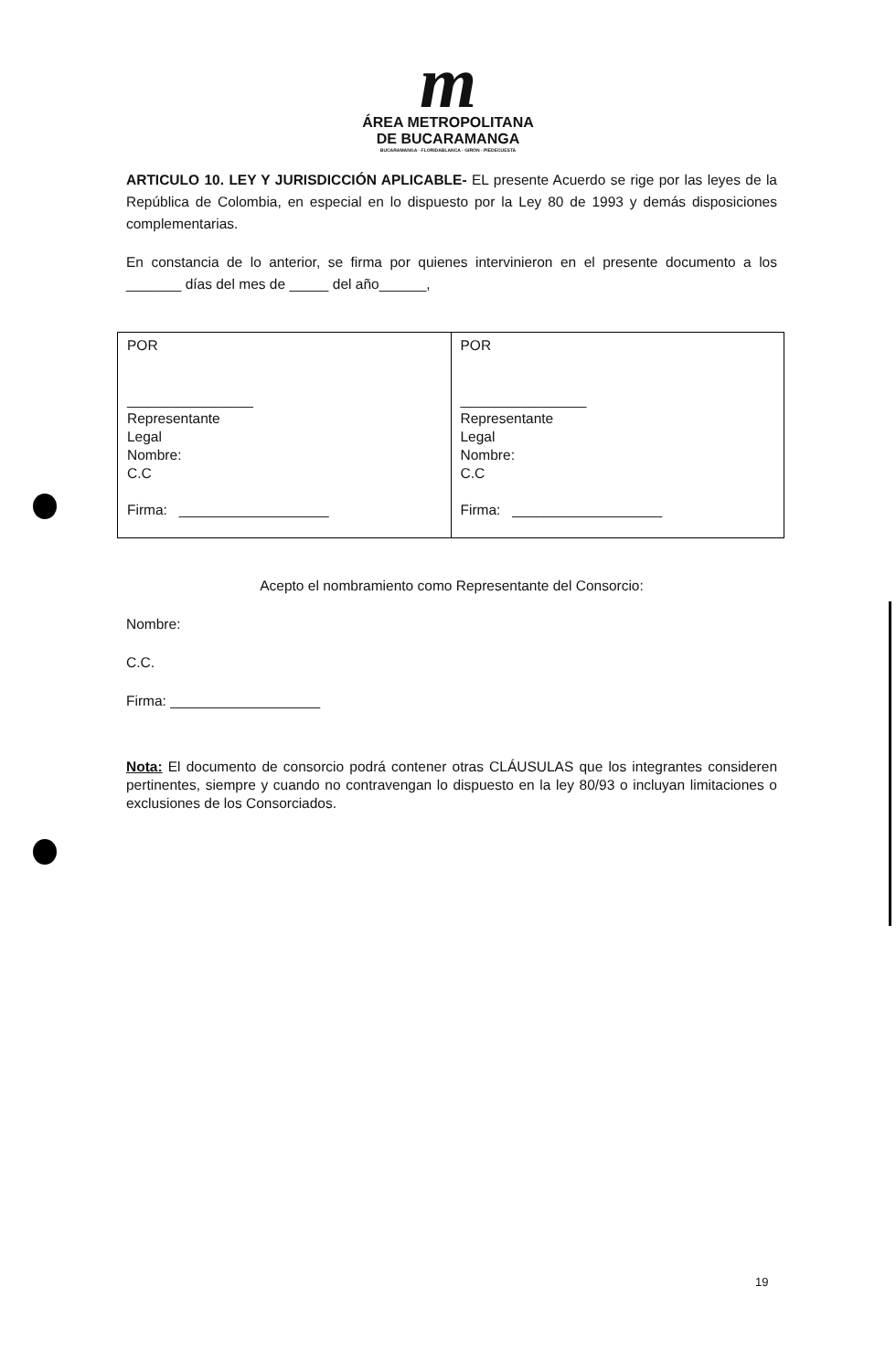m
ÁREA METROPOLITANA
DE BUCARAMANGA
BUCARAMANGA · FLORIDABLANCA · GIRÓN · PIEDECUESTA
ARTICULO 10. LEY Y JURISDICCIÓN APLICABLE- EL presente Acuerdo se rige por las leyes de la República de Colombia, en especial en lo dispuesto por la Ley 80 de 1993 y demás disposiciones complementarias.
En constancia de lo anterior, se firma por quienes intervinieron en el presente documento a los _______ días del mes de _____ del año______,
| POR ________________ Representante Legal Nombre: C.C Firma: ___________________ | POR ________________ Representante Legal Nombre: C.C Firma: ___________________ |
Acepto el nombramiento como Representante del Consorcio:
Nombre:
C.C.
Firma: ___________________
Nota: El documento de consorcio podrá contener otras CLÁUSULAS que los integrantes consideren pertinentes, siempre y cuando no contravengan lo dispuesto en la ley 80/93 o incluyan limitaciones o exclusiones de los Consorciados.
19